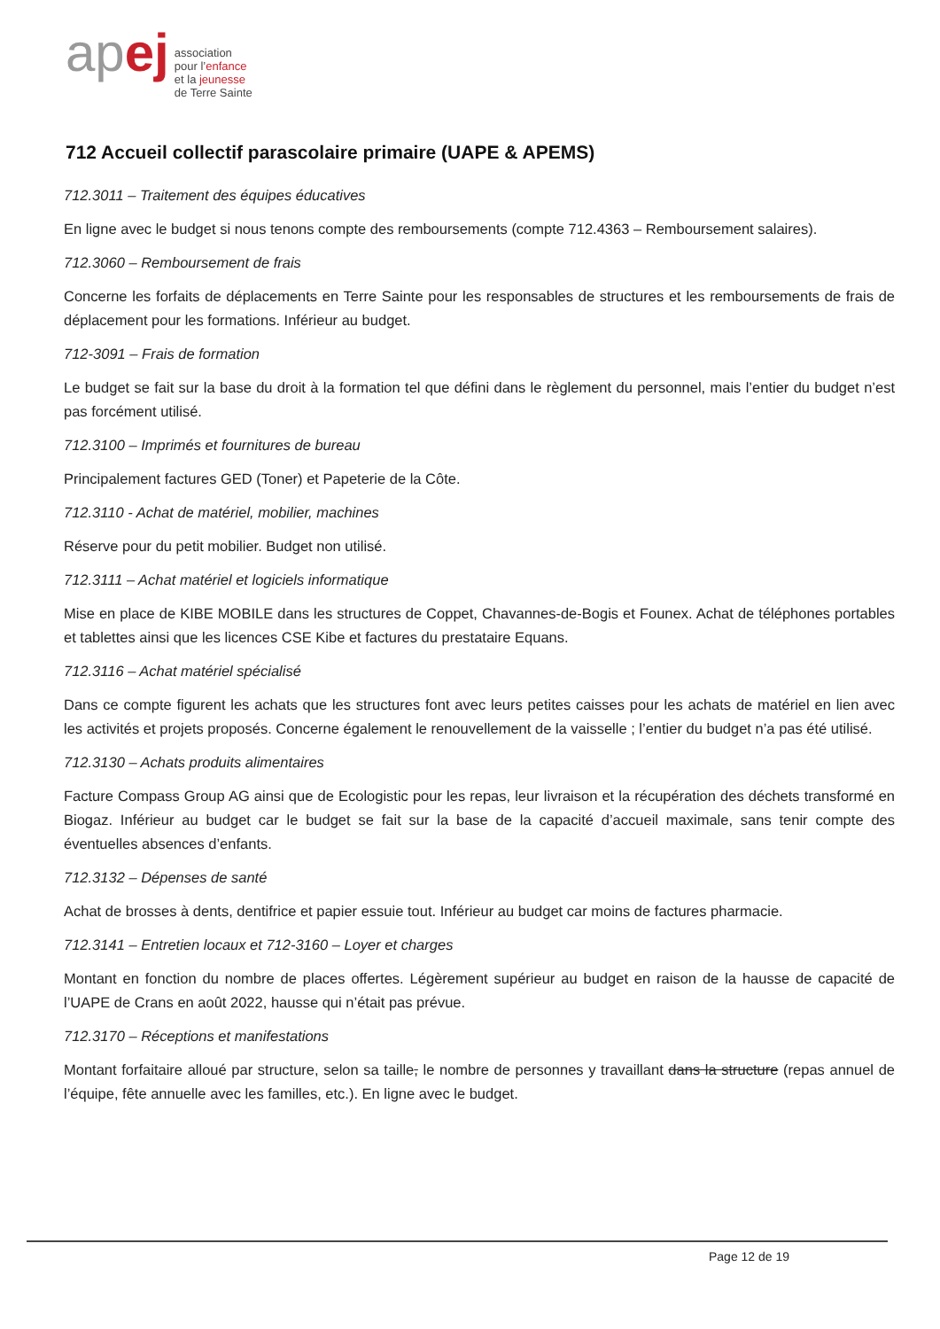ap ej
association
pour l’enfance
et la jeunesse
de Terre Sainte
712 Accueil collectif parascolaire primaire (UAPE & APEMS)
712.3011 – Traitement des équipes éducatives
En ligne avec le budget si nous tenons compte des remboursements (compte 712.4363 – Remboursement salaires).
712.3060 – Remboursement de frais
Concerne les forfaits de déplacements en Terre Sainte pour les responsables de structures et les remboursements de frais de déplacement pour les formations. Inférieur au budget.
712-3091 – Frais de formation
Le budget se fait sur la base du droit à la formation tel que défini dans le règlement du personnel, mais l’entier du budget n’est pas forcément utilisé.
712.3100 – Imprimés et fournitures de bureau
Principalement factures GED (Toner) et Papeterie de la Côte.
712.3110 - Achat de matériel, mobilier, machines
Réserve pour du petit mobilier. Budget non utilisé.
712.3111 – Achat matériel et logiciels informatique
Mise en place de KIBE MOBILE dans les structures de Coppet, Chavannes-de-Bogis et Founex. Achat de téléphones portables et tablettes ainsi que les licences CSE Kibe et factures du prestataire Equans.
712.3116 – Achat matériel spécialisé
Dans ce compte figurent les achats que les structures font avec leurs petites caisses pour les achats de matériel en lien avec les activités et projets proposés. Concerne également le renouvellement de la vaisselle ; l’entier du budget n’a pas été utilisé.
712.3130 – Achats produits alimentaires
Facture Compass Group AG ainsi que de Ecologistic pour les repas, leur livraison et la récupération des déchets transformé en Biogaz. Inférieur au budget car le budget se fait sur la base de la capacité d’accueil maximale, sans tenir compte des éventuelles absences d’enfants.
712.3132 – Dépenses de santé
Achat de brosses à dents, dentifrice et papier essuie tout. Inférieur au budget car moins de factures pharmacie.
712.3141 – Entretien locaux et 712-3160 – Loyer et charges
Montant en fonction du nombre de places offertes. Légèrement supérieur au budget en raison de la hausse de capacité de l’UAPE de Crans en août 2022, hausse qui n’était pas prévue.
712.3170 – Réceptions et manifestations
Montant forfaitaire alloué par structure, selon sa taille, le nombre de personnes y travaillant dans la structure (repas annuel de l’équipe, fête annuelle avec les familles, etc.). En ligne avec le budget.
Page 12 de 19